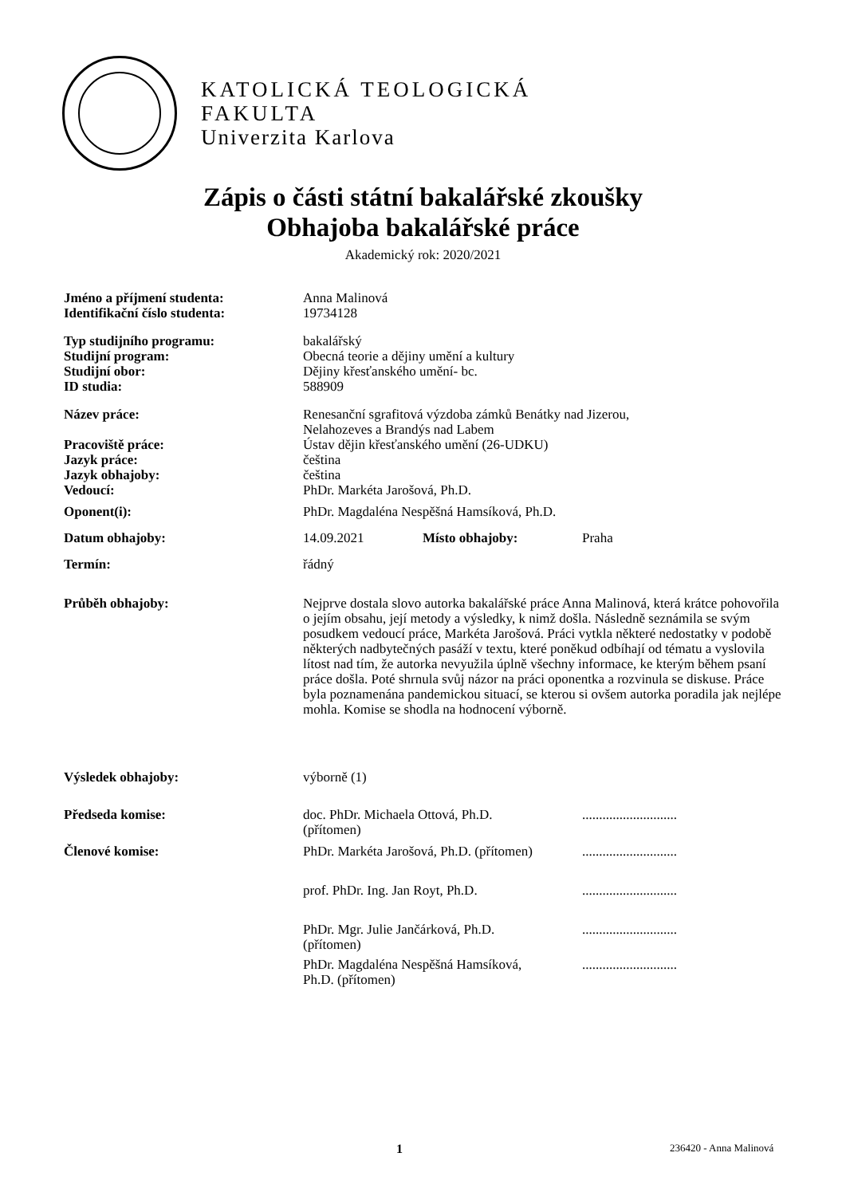KATOLICKÁ TEOLOGICKÁ
FAKULTA
Univerzita Karlova
Zápis o části státní bakalářské zkoušky
Obhajoba bakalářské práce
Akademický rok: 2020/2021
| Jméno a příjmení studenta: | Anna Malinová | | |
| Identifikační číslo studenta: | 19734128 | | |
| Typ studijního programu: | bakalářský | | |
| Studijní program: | Obecná teorie a dějiny umění a kultury | | |
| Studijní obor: | Dějiny křesťanského umění- bc. | | |
| ID studia: | 588909 | | |
| Název práce: | Renesanční sgrafitová výzdoba zámků Benátky nad Jizerou, Nelahozeves a Brandýs nad Labem | | |
| Pracoviště práce: | Ústav dějin křesťanského umění (26-UDKU) | | |
| Jazyk práce: | čeština | | |
| Jazyk obhajoby: | čeština | | |
| Vedoucí: | PhDr. Markéta Jarošová, Ph.D. | | |
| Oponent(i): | PhDr. Magdaléna Nespěšná Hamsíková, Ph.D. | | |
| Datum obhajoby: | 14.09.2021 | Místo obhajoby: | Praha |
| Termín: | řádný | | |
| Průběh obhajoby: | Nejprve dostala slovo autorka bakalářské práce Anna Malinová, která krátce pohovořila o jejím obsahu, její metody a výsledky, k nimž došla. Následně seznámila se svým posudkem vedoucí práce, Markéta Jarošová. Práci vytkla některé nedostatky v podobě některých nadbytečných pasáží v textu, které poněkud odbíhají od tématu a vyslovila lítost nad tím, že autorka nevyužila úplně všechny informace, ke kterým během psaní práce došla. Poté shrnula svůj názor na práci oponentka a rozvinula se diskuse. Práce byla poznamenána pandemickou situací, se kterou si ovšem autorka poradila jak nejlépe mohla. Komise se shodla na hodnocení výborně. | | |
| Výsledek obhajoby: | výborně (1) | | |
| Předseda komise: | doc. PhDr. Michaela Ottová, Ph.D. (přítomen) | | ............................ |
| Členové komise: | PhDr. Markéta Jarošová, Ph.D. (přítomen) | | ............................ |
| | prof. PhDr. Ing. Jan Royt, Ph.D. | | ............................ |
| | PhDr. Mgr. Julie Jančárková, Ph.D. (přítomen) | | ............................ |
| | PhDr. Magdaléna Nespěšná Hamsíková, Ph.D. (přítomen) | | ............................ |
1 236420 - Anna Malinová